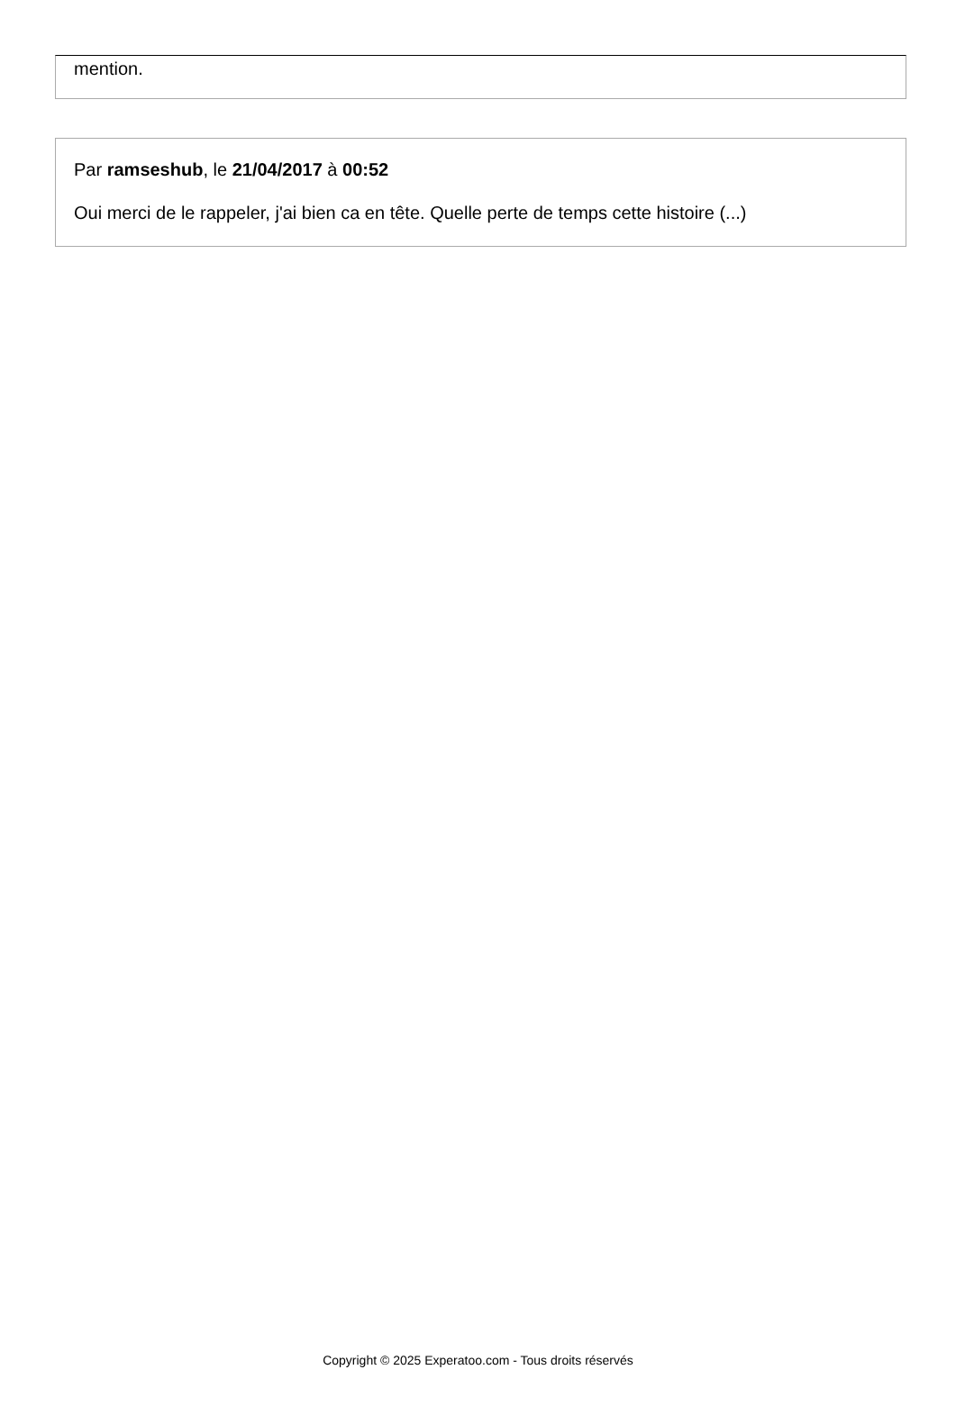mention.
Par ramseshub, le 21/04/2017 à 00:52
Oui merci de le rappeler, j'ai bien ca en tête. Quelle perte de temps cette histoire (...)
Copyright © 2025 Experatoo.com - Tous droits réservés